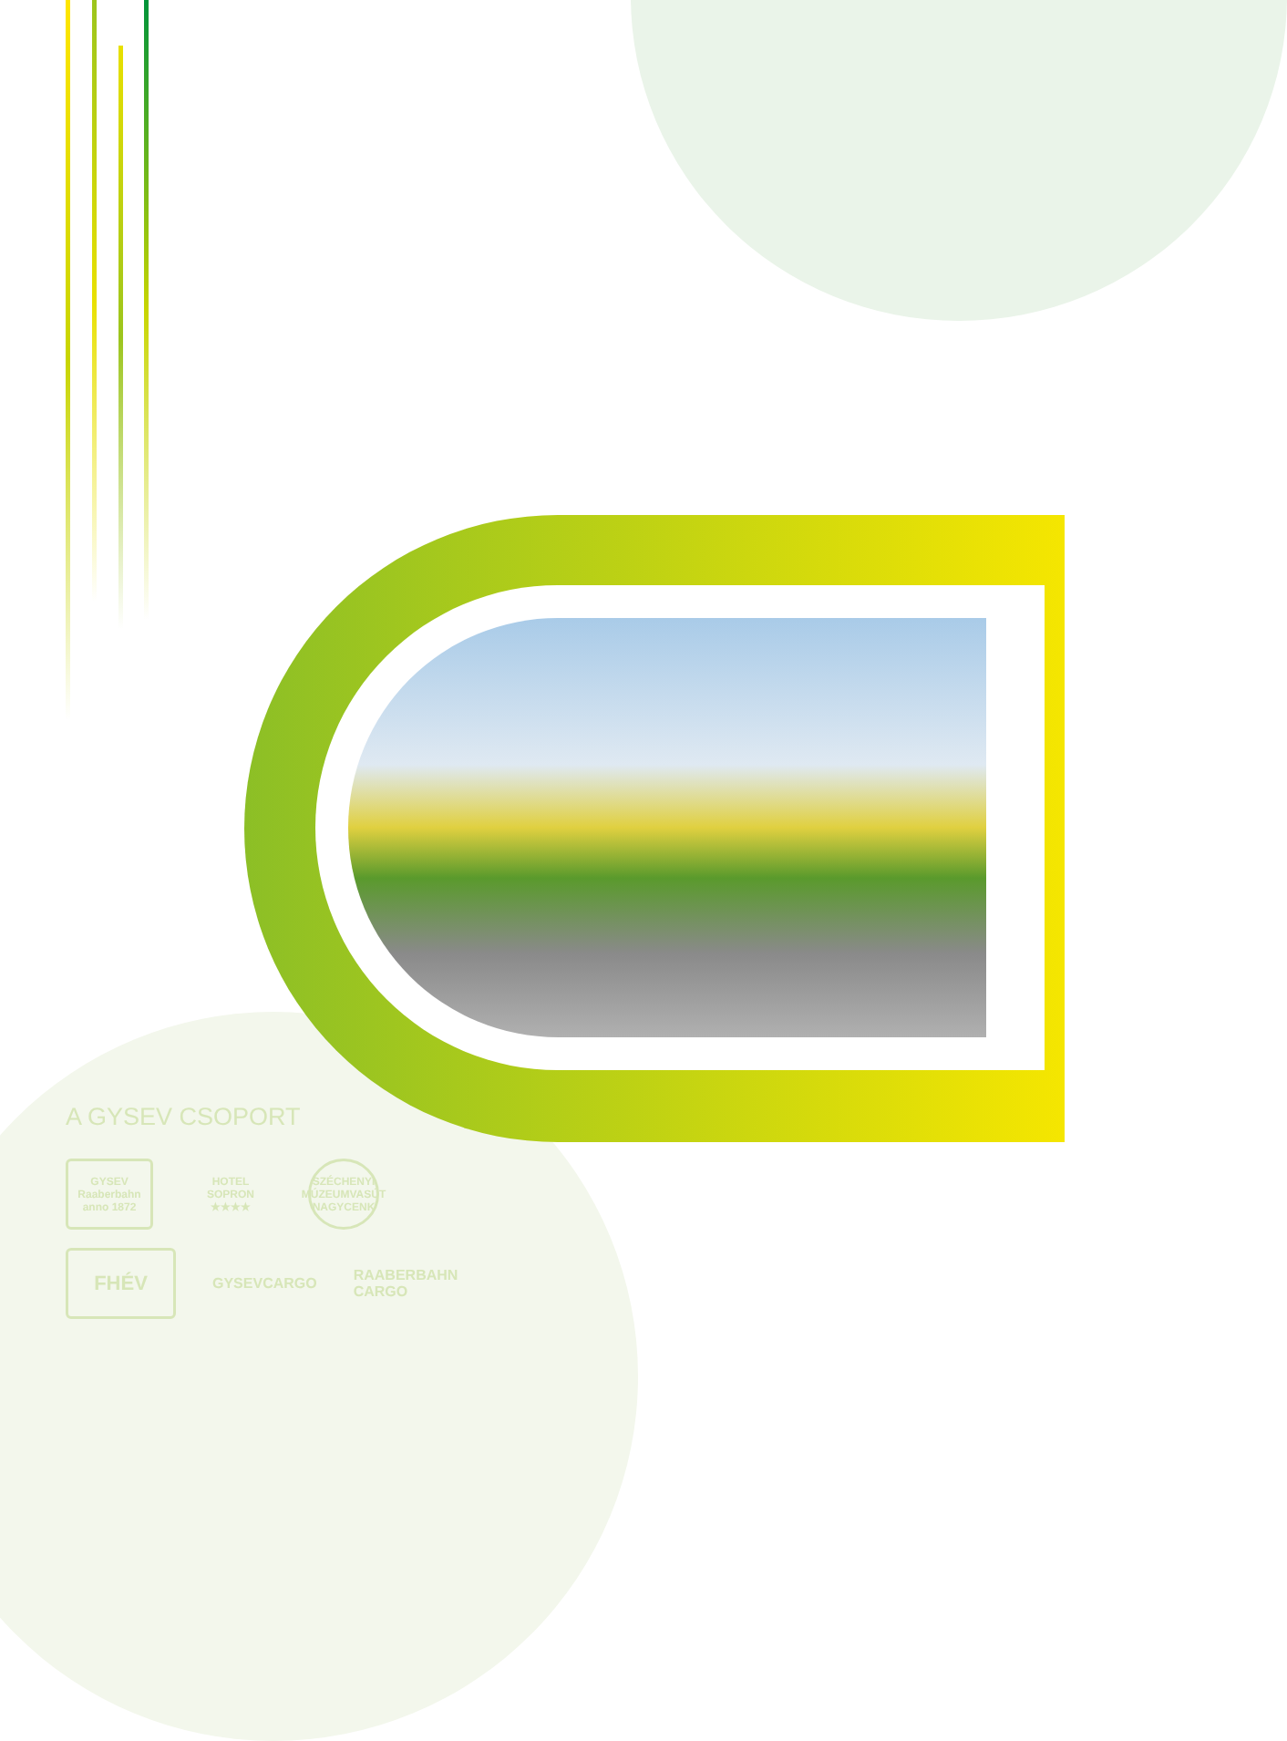A GYSEV CSOPORT
GYSEV
Raaberbahn
anno 1872
HOTEL SOPRON
★★★★
SZÉCHENYI MÚZEUMVASÚT NAGYCENK
FHÉV
GYSEVCARGO
RAABERBAHN
CARGO